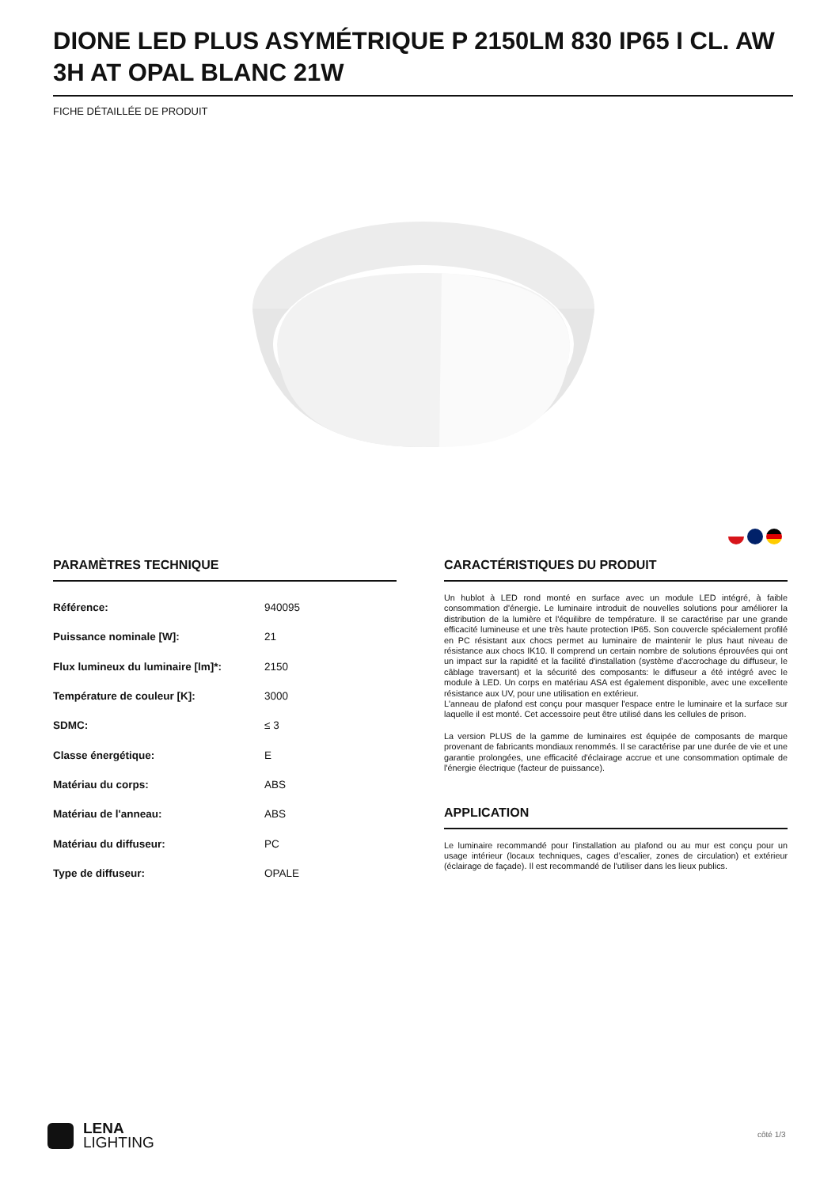DIONE LED PLUS ASYMÉTRIQUE P 2150LM 830 IP65 I CL. AW 3H AT OPAL BLANC 21W
FICHE DÉTAILLÉE DE PRODUIT
PARAMÈTRES TECHNIQUE
| Référence: | 940095 |
| Puissance nominale [W]: | 21 |
| Flux lumineux du luminaire [lm]*: | 2150 |
| Température de couleur [K]: | 3000 |
| SDMC: | ≤ 3 |
| Classe énergétique: | E |
| Matériau du corps: | ABS |
| Matériau de l'anneau: | ABS |
| Matériau du diffuseur: | PC |
| Type de diffuseur: | OPALE |
CARACTÉRISTIQUES DU PRODUIT
Un hublot à LED rond monté en surface avec un module LED intégré, à faible consommation d'énergie. Le luminaire introduit de nouvelles solutions pour améliorer la distribution de la lumière et l'équilibre de température. Il se caractérise par une grande efficacité lumineuse et une très haute protection IP65. Son couvercle spécialement profilé en PC résistant aux chocs permet au luminaire de maintenir le plus haut niveau de résistance aux chocs IK10. Il comprend un certain nombre de solutions éprouvées qui ont un impact sur la rapidité et la facilité d'installation (système d'accrochage du diffuseur, le câblage traversant) et la sécurité des composants: le diffuseur a été intégré avec le module à LED. Un corps en matériau ASA est également disponible, avec une excellente résistance aux UV, pour une utilisation en extérieur.
L'anneau de plafond est conçu pour masquer l'espace entre le luminaire et la surface sur laquelle il est monté. Cet accessoire peut être utilisé dans les cellules de prison.
La version PLUS de la gamme de luminaires est équipée de composants de marque provenant de fabricants mondiaux renommés. Il se caractérise par une durée de vie et une garantie prolongées, une efficacité d'éclairage accrue et une consommation optimale de l'énergie électrique (facteur de puissance).
APPLICATION
Le luminaire recommandé pour l'installation au plafond ou au mur est conçu pour un usage intérieur (locaux techniques, cages d’escalier, zones de circulation) et extérieur (éclairage de façade). Il est recommandé de l'utiliser dans les lieux publics.
LENA
LIGHTING
côté 1/3